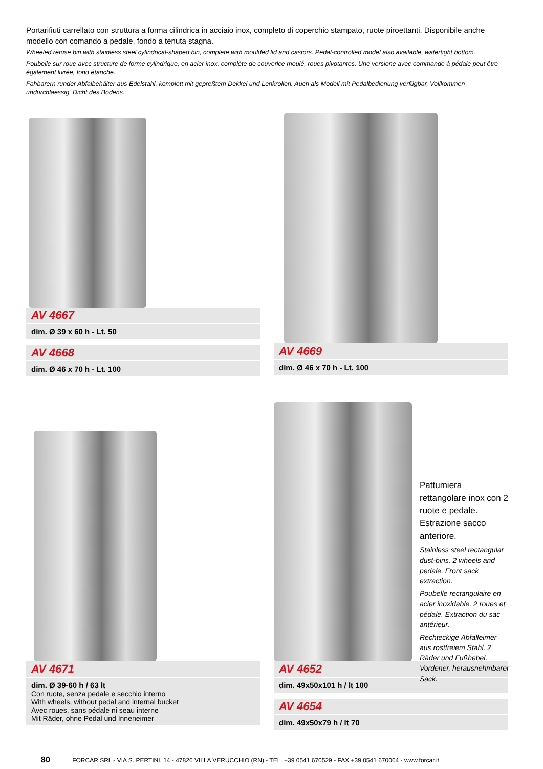Portarifiuti carrellato con struttura a forma cilindrica in acciaio inox, completo di coperchio stampato, ruote piroettanti. Disponibile anche modello con comando a pedale, fondo a tenuta stagna.
Wheeled refuse bin with stainless steel cylindrical-shaped bin, complete with moulded lid and castors. Pedal-controlled model also available, watertight bottom.
Poubelle sur roue avec structure de forme cylindrique, en acier inox, complète de couverlce moulé, roues pivotantes. Une versione avec commande à pédale peut être également livrée, fond étanche.
Fahbarern runder Abfalbehälter aus Edelstahl, komplett mit gepreßtem Dekkel und Lenkrollen. Auch als Modell mit Pedalbedienung verfügbar, Vollkommen undurchlaessig, Dicht des Bodens.
AV 4667
dim. Ø 39 x 60 h - Lt. 50
AV 4668
dim. Ø 46 x 70 h - Lt. 100
AV 4669
dim. Ø 46 x 70 h - Lt. 100
AV 4671
dim. Ø 39-60 h / 63 lt
Con ruote, senza pedale e secchio interno
With wheels, without pedal and internal bucket
Avec roues, sans pédale ni seau interne
Mit Räder, ohne Pedal und Inneneimer
AV 4652
dim. 49x50x101 h / lt 100
AV 4654
dim. 49x50x79 h / lt 70
Pattumiera rettangolare inox con 2 ruote e pedale. Estrazione sacco anteriore.
Stainless steel rectangular dust-bins. 2 wheels and pedale. Front sack extraction.
Poubelle rectangulaire en acier inoxidable. 2 roues et pédale. Extraction du sac antérieur.
Rechteckige Abfalleimer aus rostfreiem Stahl. 2 Räder und Fußhebel. Vordener, herausnehmbarer Sack.
80 FORCAR SRL - VIA S. PERTINI, 14 - 47826 VILLA VERUCCHIO (RN) - TEL. +39 0541 670529 - FAX +39 0541 670064 - www.forcar.it